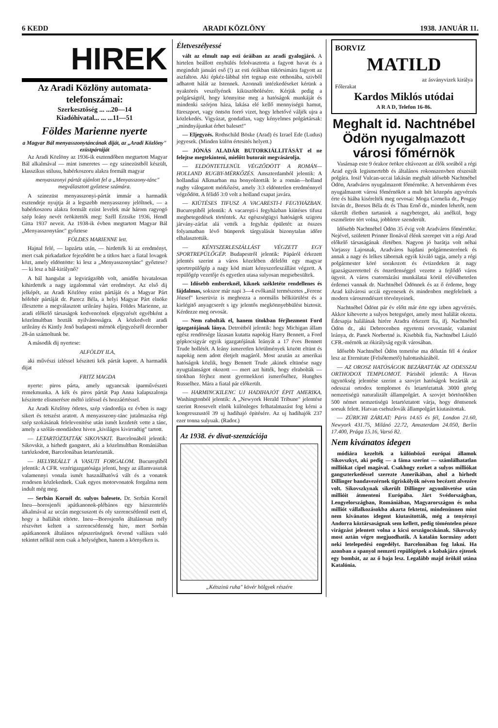6 KEDD ARADI KÖZLÖNY 1938. JANUÁR 11.
HIREK
Az Aradi Közlöny automata-telefonszámai:
Szerkesztőség ... ...20—14
Kiadóhivatal... ... ...11—51
Földes Marienne nyerte
a Magyar Bál menyasszonytáncának diját, az „Aradi Közlöny" ezüstpártáját
Az Aradi Közlöny az 1936-ik esztendőben megtartott Magyar Bál alkalmával — mint ismeretes — egy szinezüstből készült, klasszikus stilusu, babérkoszoru alakra formált magyar
menyasszonyi pártát ajánlott fel a „Menyasszony-tánc" megválasztott győztese számára.
A szinezüst menyasszonyi-pártát immár a harmadik esztendeje nyujtja át a legszebb menyasszony jelöltnek, — a babérkoszoru alakra formált ezüst levelek már három ragyogó szép leány nevét örökitették meg: Széll Erzsike 1936, Hendl Gitta 1937 neveit. Az 1938-ik évben megtartott Magyar Bál „Menyasszonytánc" győztese
FÖLDES MARIENNE lett.
Hajnal felé, — lapzárta után, — hirdették ki az eredményt, mert csak pirkadatkor fejeződött be a titkos harc a fiatal lovagok közt, amely eldöntötte: ki lesz a „Menyasszonytánc" győztese? — ki lesz a bál-királynő?
A bál hangulat a legvirágzóbb volt, amidőn hivatalosan kihirdették a nagy izgalommal várt eredményt. Az első dij jelképét, az Aradi Közlöny ezüst pártáját és a Magyar Párt hófehér pártáját dr. Parecz Béla, a helyi Magyar Párt elnöke illesztette a megválasztott urileány hajára. Földes Marienne, az aradi előkelő társaságok kedvencének eljegyzését egyébként a közelmultban hozták nyilvánosságra. A közkedvelt aradi urileány és Kintly Jenő budapesti mérnök eljegyzésről december 28-án számoltunk be.
A második dij nyertese:
ALFÖLDY ILA,
aki művészi izléssel késziteti kék pártát kapott. A harmadik dijat
FRITZ MAGDA
nyerte: piros párta, amely ugyancsak iparművészeti remekmunka. A kék és piros pártát Pap Anna kalapszalonja készitette elismerésre méltó izléssel és hozzáértéssel.
Az Aradi Közlöny ötletes, szép vándordija ez évben is nagy sikert és tetszést aratott. A menyasszony-tánc jutalmazása régi szép szokásának felelevenitése után ismét kezdetét vette a tánc, amely a szólás-mondáshoz hiven „kivilágos kivirradtig" tartott.
— LETARTÓZTATTÁK SIKOVSKIT. Barcelonából jelentik: Sikovskit, a hirhedt gangstert, aki a közelmultban Romániában tartózkodott, Barcelonában letartóztatták.
— HELYREÁLLT A VASUTI FORGALOM. Bucureştiből jelentik: A CFR. vezérigazgatósága jelenti, hogy az államvasutak valamennyi vonala ismét használhatóvá vált és a vonatok rendesen közlekednek. Csak egyes motorvonatok forgalma nem indult még meg.
— Serbán Kornél dr. sulyos balesete. Dr. Serbán Kornél Ineu—borosjenői apátkanonok-plébános egy házszentelés alkalmával az uccán megcsuszott és oly szerencsétlenül esett el, hogy a ballábát eltörte. Ineu—Borosjenőn általánosan mély részvétet keltett a szerencsétlenség hire, mert Sorbán apátkanonok általános népszerüségnek örvend vallásra való tekintet nélkül nem csak a helységben, hanem a környéken is.
Életveszélyessé
vált az elmult nap esti óráiban az aradi gyalogjáró. A hirtelen beállott enyhülés felolvasztotta a fagyott havat és a megindult januári eső (!) az esti órákban tükörsimára fagyott az aszfalton. Aki épkéz-lábbal tért tegnap este otthonába, szivből adhatott hálát az Istennek. Azonnali intézkedéseket kérünk a nyaktörés veszélyének kiküszöbölésére. Kérjük pedig a polgárságtól, hogy könnyitse meg a hatóságok munkáját és mindenki szórjon háza, lakása elé kellő mennyiségü hamut, füreszport, vagy öntsön forró vizet, hogy lehetővé váljék ujra a közlekedés. Vigyázat, gondatlan, vagy kényelmes polgártársak: „mindnyájunkat érhet baleset!"
— Eljegyzés. Rothschild Böske (Arad) és Izrael Ede (Ludus) jegyesek. (Minden külön értesités helyett.)
— JÓNÁS ALADÁR BUTORKIÁLLITÁSÁT el ne felejtse megtekinteni, mielőtt butorait megvásárolja.
— ELDÖNTETLENÜL VÉGZŐDÖTT A ROMÁN—HOLLAND RUGBY-MÉRKŐZÉS. Amszterdamból jelentik: A hollandiai Alkmarban ma bonyolitották le a román—holland rugby válogatott mérkőzést, amely 3:3 eldöntetlen eredménnyel végződött. A félidő 3:0 volt a holland csapat javára.
— KIÜTÉSES TIFUSZ A VACARESTI-I FEGYHÁZBAN. Bucureştiből jelentik: A vacareşti-i fegyházban kiütéses tifusz megbetegedések történtek. Az egészségügyi hatóságok szigoru járvány-zárlat alá vették a fegyház épületét: az összes folyamatban lévő bünperek tárgyalását bizonytalan időre elhalasztották.
— KÉNYSZERLESZÁLLÁST VÉGZETT EGY SPORTREPÜLŐGÉP. Budapestről jelentik: Pápáról érkezett jelentés szerint a város közelében délelőtt egy magyar sportrepülőgép a nagy köd miatt kényszerleszállást végzett. A repülőgép vezetője és egyetlen utasa sulyosan megsebesültek.
— Idősebb embereknél, kiknek székletéte rendellenes és fájdalmas, sokszor már napi 3—4 evőkanál természetes „Ferenc József" keserüviz is meghozza a normális bélkiürülést és a kielégitő anyagcserét s igy jelentős megkönnyebbülést biztosit. Kérdezze meg orvosát.
— Nem rabolták el, hanem titokban férjhezment Ford igazgatójának lánya. Detroitból jelentik: hogy Michigan állam egész rendörsége lázasan kutatta napokig Harry Bennett, a Ford gépkocsigyár egyik igazgatójának leányát a 17 éves Bennett Trude hollétét. A leány ismeretlen körülmények között eltünt és napokig nem adott életjelt magáról. Most azután az amerikai hatóságok közlik, hogy Bennett Trude ,akinek eltünése nagy nyugtalanságot okozott — mert azt hitték, hogy elrabolták — titokban férjhez ment gyermekkori ismerőséhez, Hunghes Russelhez. Mára a fiatal pár előkerült.
— HARMINCKILENC UJ HADIHAJÓT ÉPIT AMERIKA. Washingtonból jelentik: A „Newyork Herald Tribune" jelentése szerint Roosevelt elnök különleges felhatalmazást fog kérni a kongresszustól 39 uj hadihajó épitésére. Az uj hadihajók 237 ezer tonna sulyuak. (Rador.)
Az 1938. év divat-szenzációja
„Kétszinü ruha" kövér hölgyek részére
BORVIZ
MATILD
az ásványvizek királya
Főlerakat
Kardos Miklós utódai
A R A D, Telefon 16-86.
Meghalt id. Nachtnébel Ödön nyugalmazott városi főmérnök
Vasárnap este 9 órakor örökre eltávozott az élők sorából a régi Arad egyik legismertebb és általános rokonszenvben részesült polgára. Iosif Vulcan-uccai lakásán meghalt idősebb Nachtnébel Ödön, Aradváros nyugalmazott főmérnöke. A hetvenhárom éves nyugalmazott városi főmérnököt a mult hét közepén agyvérzés érte és hiába kisérelték meg orvosai: Moga Cornelia dr., Posgay István dr., Borsos Béla dr. és Thau Ernő dr., minden lehetőt, nem sikerült életben tartaniok a nagybeteget, aki anélkül, hogy eszméletre tért volna, jobbletre szenderült.
Idősebb Nachtnébel Ödön 35 évig volt Aradváros főmérnöke. Nejével, született Prinner Ilonával élénk szerepet vitt a régi Arad előkelő társaságának életében. Nagyon jó barátja volt néhai Varjassy Lajosnak, Aradváros hajdani polgármesterének és annak a nagy és lelkes tábornak egyik kiváló tagja, amely a régi polgármester köré sorakozott és évtizedeken át nagy igazságszeretettel és önzetlenséggel vezette a fejlődő város ügyeit. A város csatornázási munkálatai körül elévülhetetlen érdemei vannak dr. Nachtnébel Ödönnek és az ő érdeme, hogy Arad külvárosi uccái egyenesek és mindenben megfelelnek a modern városrendészet törvényeinek.
Nachtnébel Ödönt pár év előtt már érte egy izben agyvérzés. Akkor kiheverte a sulyos betegséget, amely most halálát okozta. Édesapja halálának hirére Aradra érkezett fia, ifj. Nachtnébel Ödön dr., aki Debrecenben egyetemi orvostanár, valamint leánya, dr. Panek Norbertné is. Kisebbik fia, Nachtnébel László CFR.-mérnök az ókirályság egyik városában.
Idősebb Nachtnébel Ödön temetése ma délután fél 4 órakor lesz az Eternitate (Felsőtemető) halottasházából.
— AZ OROSZ HATÓSÁGOK BEZÁRATTÁK AZ ODESSZAI ORTHODOX TEMPLOMOT. Párisból jelentik: A Havas ügynökség jelentése szerint a szovjet hatóságok bezárták az odesszai ortodox templomot és letartóztattak 3000 görög nemzetiségü naturalizált állampolgárt. A szovjet börtönökben 500 német nemzetiségü letartóztatott várja, hogy döntsenek sorsuk felett. Hatvan csehszlovák állampolgárt kiutasitottak.
— ZÜRICHI ZÁRLAT: Páris 14.65 és fél, London 21.60, Newyork 431.75, Milánó 22.72, Amszterdam 24.050, Berlin 17.400, Prága 15.16, Varsó 82.
Nem kivánatos idegen
módiára kezelték a különböző európai államok Sikovszkyt, aki pedig — a fáma szerint — számlálhatatlan milliókat cipel magával. Csakhogy ezeket a sulyos milliókat gangszterkedéssel szerezte Amerikában, ahol a hirhedt Dillinger bandavezérnek tigriskölyök néven becézett alvezére volt. Sikovszkynak sikerült Dillinger agyonlövetése után millióit átmenteni Európába. Járt Svédországban, Lengyelországban, Romániában, Magyarországon és noha milliót vállalkozásokba akarta fektetni, mindenünnen mint nem kivánatos idegent kiutasitották, még a tenyérnyi Andorra köztársaságnak sem kellett, pedig töméntelen pénze virágzást jelentett volna a kicsi országocskának. Sikovszky most aztán végre megjuodhatik. A katalán kormány adott neki letelepedési engedélyt. Barcelonában fog lakni. Ha azonban a spanyol nemzeti repülőgépek a kobakjára ejtenek egy bombát, az az ő baja lesz. Legalább majd örököl utána Katalónia.